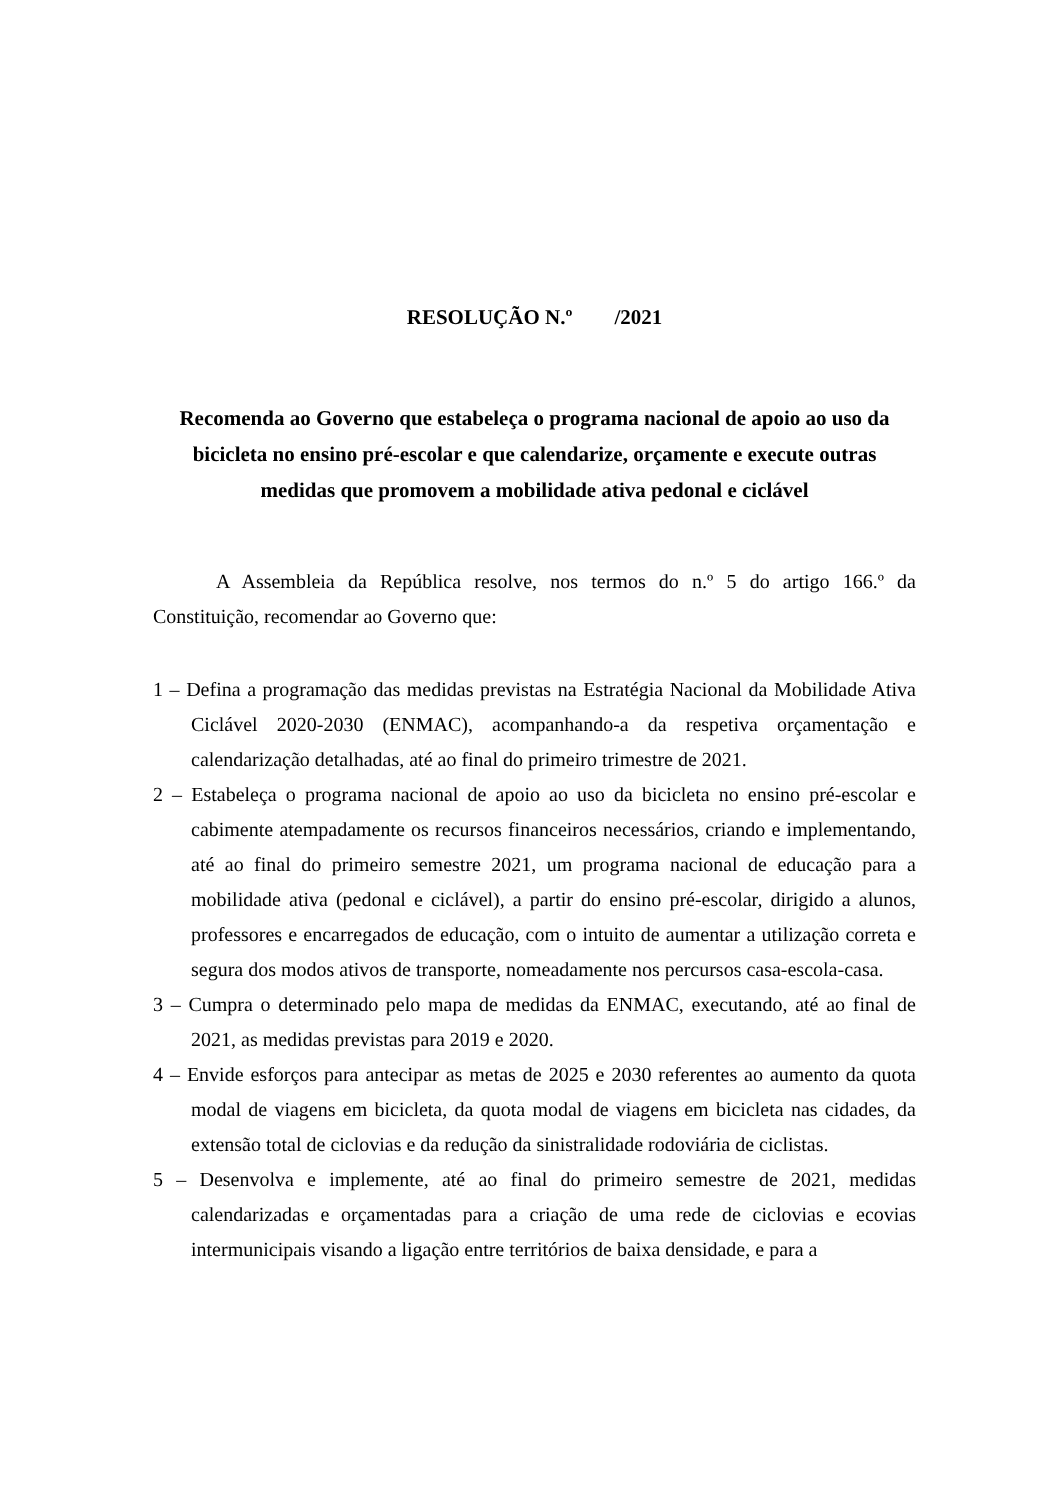RESOLUÇÃO N.º /2021
Recomenda ao Governo que estabeleça o programa nacional de apoio ao uso da bicicleta no ensino pré-escolar e que calendarize, orçamente e execute outras medidas que promovem a mobilidade ativa pedonal e ciclável
A Assembleia da República resolve, nos termos do n.º 5 do artigo 166.º da Constituição, recomendar ao Governo que:
1 – Defina a programação das medidas previstas na Estratégia Nacional da Mobilidade Ativa Ciclável 2020-2030 (ENMAC), acompanhando-a da respetiva orçamentação e calendarização detalhadas, até ao final do primeiro trimestre de 2021.
2 – Estabeleça o programa nacional de apoio ao uso da bicicleta no ensino pré-escolar e cabimente atempadamente os recursos financeiros necessários, criando e implementando, até ao final do primeiro semestre 2021, um programa nacional de educação para a mobilidade ativa (pedonal e ciclável), a partir do ensino pré-escolar, dirigido a alunos, professores e encarregados de educação, com o intuito de aumentar a utilização correta e segura dos modos ativos de transporte, nomeadamente nos percursos casa-escola-casa.
3 – Cumpra o determinado pelo mapa de medidas da ENMAC, executando, até ao final de 2021, as medidas previstas para 2019 e 2020.
4 – Envide esforços para antecipar as metas de 2025 e 2030 referentes ao aumento da quota modal de viagens em bicicleta, da quota modal de viagens em bicicleta nas cidades, da extensão total de ciclovias e da redução da sinistralidade rodoviária de ciclistas.
5 – Desenvolva e implemente, até ao final do primeiro semestre de 2021, medidas calendarizadas e orçamentadas para a criação de uma rede de ciclovias e ecovias intermunicipais visando a ligação entre territórios de baixa densidade, e para a